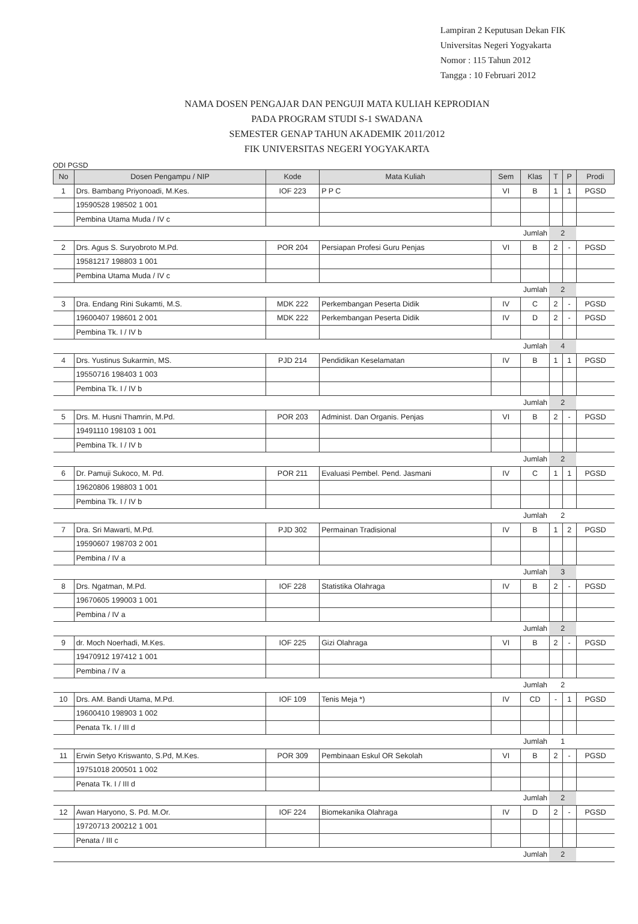Lampiran 2 Keputusan Dekan FIK
Universitas Negeri Yogyakarta
Nomor : 115 Tahun 2012
Tangga : 10 Februari 2012
NAMA DOSEN PENGAJAR DAN PENGUJI MATA KULIAH KEPRODIAN
PADA PROGRAM STUDI S-1 SWADANA
SEMESTER GENAP TAHUN AKADEMIK 2011/2012
FIK UNIVERSITAS NEGERI YOGYAKARTA
ODI PGSD
| No | Dosen Pengampu / NIP | Kode | Mata Kuliah | Sem | Klas | T | P | Prodi |
| --- | --- | --- | --- | --- | --- | --- | --- | --- |
| 1 | Drs. Bambang Priyonoadi, M.Kes. | IOF 223 | P P C | VI | B | 1 | 1 | PGSD |
| | 19590528 198502 1 001 | | | | | | | |
| | Pembina Utama Muda / IV c | | | | | | | |
| Jumlah | | | | | | 2 | | |
| 2 | Drs. Agus S. Suryobroto M.Pd. | POR 204 | Persiapan Profesi Guru Penjas | VI | B | 2 | - | PGSD |
| | 19581217 198803 1 001 | | | | | | | |
| | Pembina Utama Muda / IV c | | | | | | | |
| Jumlah | | | | | | 2 | | |
| 3 | Dra. Endang Rini Sukamti, M.S. | MDK 222 | Perkembangan Peserta Didik | IV | C | 2 | - | PGSD |
| | 19600407 198601 2 001 | MDK 222 | Perkembangan Peserta Didik | IV | D | 2 | - | PGSD |
| | Pembina Tk. I / IV b | | | | | | | |
| Jumlah | | | | | | 4 | | |
| 4 | Drs. Yustinus Sukarmin, MS. | PJD 214 | Pendidikan Keselamatan | IV | B | 1 | 1 | PGSD |
| | 19550716 198403 1 003 | | | | | | | |
| | Pembina Tk. I / IV b | | | | | | | |
| Jumlah | | | | | | 2 | | |
| 5 | Drs. M. Husni Thamrin, M.Pd. | POR 203 | Administ. Dan Organis. Penjas | VI | B | 2 | - | PGSD |
| | 19491110 198103 1 001 | | | | | | | |
| | Pembina Tk. I / IV b | | | | | | | |
| Jumlah | | | | | | 2 | | |
| 6 | Dr. Pamuji Sukoco, M. Pd. | POR 211 | Evaluasi Pembel. Pend. Jasmani | IV | C | 1 | 1 | PGSD |
| | 19620806 198803 1 001 | | | | | | | |
| | Pembina Tk. I / IV b | | | | | | | |
| Jumlah | | | | | | 2 | | |
| 7 | Dra. Sri Mawarti, M.Pd. | PJD 302 | Permainan Tradisional | IV | B | 1 | 2 | PGSD |
| | 19590607 198703 2 001 | | | | | | | |
| | Pembina / IV a | | | | | | | |
| Jumlah | | | | | | 3 | | |
| 8 | Drs. Ngatman, M.Pd. | IOF 228 | Statistika Olahraga | IV | B | 2 | - | PGSD |
| | 19670605 199003 1 001 | | | | | | | |
| | Pembina / IV a | | | | | | | |
| Jumlah | | | | | | 2 | | |
| 9 | dr. Moch Noerhadi, M.Kes. | IOF 225 | Gizi Olahraga | VI | B | 2 | - | PGSD |
| | 19470912 197412 1 001 | | | | | | | |
| | Pembina / IV a | | | | | | | |
| Jumlah | | | | | | 2 | | |
| 10 | Drs. AM. Bandi Utama, M.Pd. | IOF 109 | Tenis Meja *) | IV | CD | - | 1 | PGSD |
| | 19600410 198903 1 002 | | | | | | | |
| | Penata Tk. I / III d | | | | | | | |
| Jumlah | | | | | | 1 | | |
| 11 | Erwin Setyo Kriswanto, S.Pd, M.Kes. | POR 309 | Pembinaan Eskul OR Sekolah | VI | B | 2 | - | PGSD |
| | 19751018 200501 1 002 | | | | | | | |
| | Penata Tk. I / III d | | | | | | | |
| Jumlah | | | | | | 2 | | |
| 12 | Awan Haryono, S. Pd. M.Or. | IOF 224 | Biomekanika Olahraga | IV | D | 2 | - | PGSD |
| | 19720713 200212 1 001 | | | | | | | |
| | Penata / III c | | | | | | | |
| Jumlah | | | | | | 2 | | |